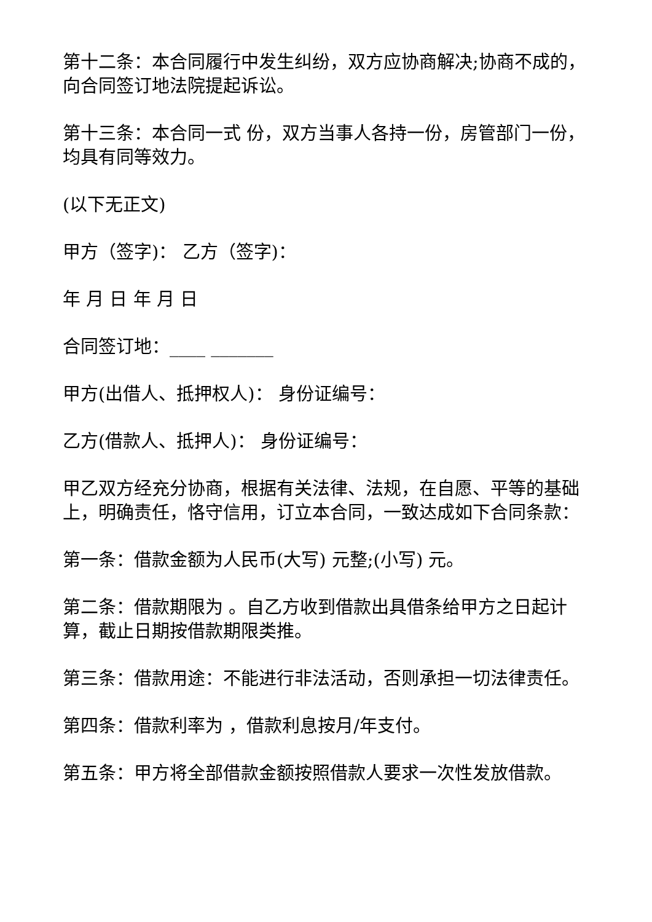第十二条：本合同履行中发生纠纷，双方应协商解决;协商不成的，向合同签订地法院提起诉讼。
第十三条：本合同一式 份，双方当事人各持一份，房管部门一份，均具有同等效力。
(以下无正文)
甲方（签字)： 乙方（签字)：
年 月 日 年 月 日
合同签订地：____ _______
甲方(出借人、抵押权人)： 身份证编号：
乙方(借款人、抵押人)： 身份证编号：
甲乙双方经充分协商，根据有关法律、法规，在自愿、平等的基础上，明确责任，恪守信用，订立本合同，一致达成如下合同条款：
第一条：借款金额为人民币(大写) 元整;(小写) 元。
第二条：借款期限为 。自乙方收到借款出具借条给甲方之日起计算，截止日期按借款期限类推。
第三条：借款用途：不能进行非法活动，否则承担一切法律责任。
第四条：借款利率为 ，借款利息按月/年支付。
第五条：甲方将全部借款金额按照借款人要求一次性发放借款。